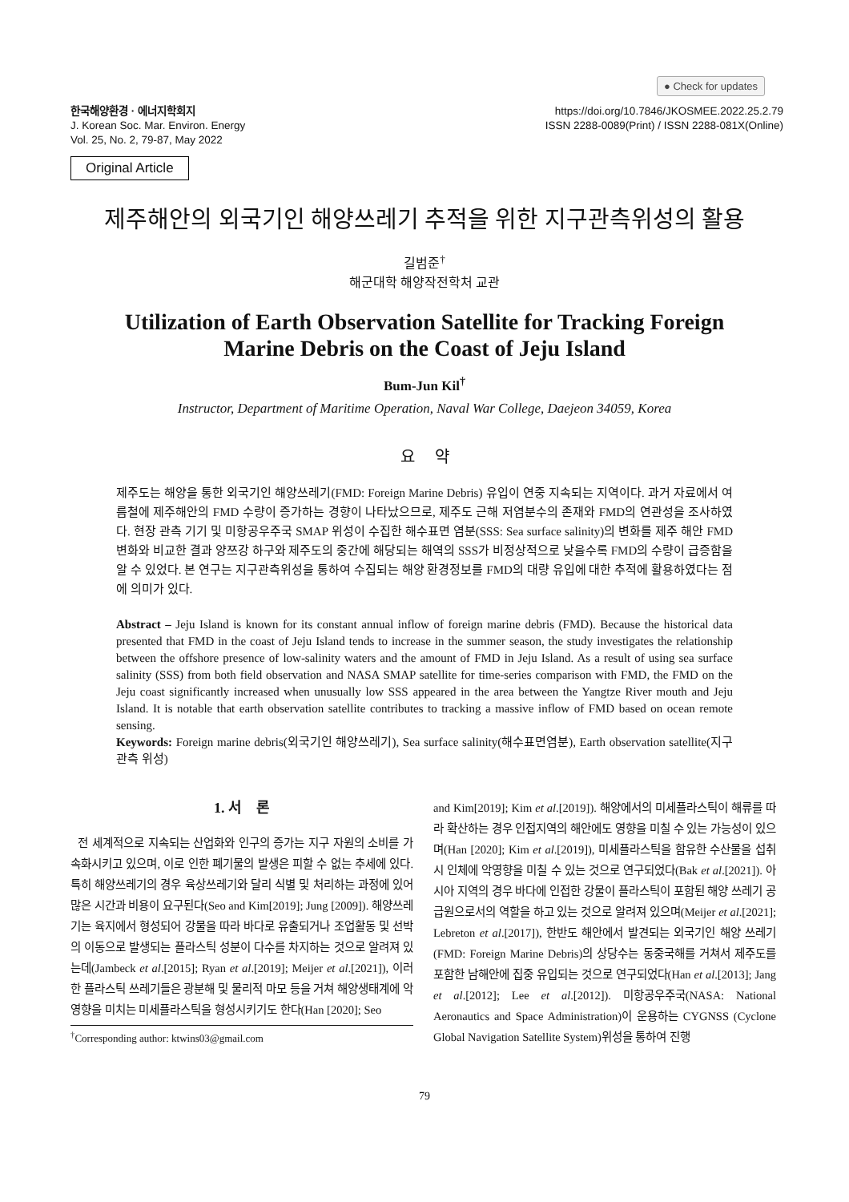● Check for updates
한국해양환경 · 에너지학회지
J. Korean Soc. Mar. Environ. Energy
Vol. 25, No. 2, 79-87, May 2022
https://doi.org/10.7846/JKOSMEE.2022.25.2.79
ISSN 2288-0089(Print) / ISSN 2288-081X(Online)
Original Article
제주해안의 외국기인 해양쓰레기 추적을 위한 지구관측위성의 활용
길범준<sup>†</sup>
해군대학 해양작전학처 교관
Utilization of Earth Observation Satellite for Tracking Foreign
Marine Debris on the Coast of Jeju Island
Bum-Jun Kil<sup>†</sup>
Instructor, Department of Maritime Operation, Naval War College, Daejeon 34059, Korea
요 약
제주도는 해양을 통한 외국기인 해양쓰레기(FMD: Foreign Marine Debris) 유입이 연중 지속되는 지역이다. 과거 자료에서 여름철에 제주해안의 FMD 수량이 증가하는 경향이 나타났으므로, 제주도 근해 저염분수의 존재와 FMD의 연관성을 조사하였다. 현장 관측 기기 및 미항공우주국 SMAP 위성이 수집한 해수표면 염분(SSS: Sea surface salinity)의 변화를 제주 해안 FMD 변화와 비교한 결과 양쯔강 하구와 제주도의 중간에 해당되는 해역의 SSS가 비정상적으로 낮을수록 FMD의 수량이 급증함을 알 수 있었다. 본 연구는 지구관측위성을 통하여 수집되는 해양 환경정보를 FMD의 대량 유입에 대한 추적에 활용하였다는 점에 의미가 있다.
Abstract – Jeju Island is known for its constant annual inflow of foreign marine debris (FMD). Because the historical data presented that FMD in the coast of Jeju Island tends to increase in the summer season, the study investigates the relationship between the offshore presence of low-salinity waters and the amount of FMD in Jeju Island. As a result of using sea surface salinity (SSS) from both field observation and NASA SMAP satellite for time-series comparison with FMD, the FMD on the Jeju coast significantly increased when unusually low SSS appeared in the area between the Yangtze River mouth and Jeju Island. It is notable that earth observation satellite contributes to tracking a massive inflow of FMD based on ocean remote sensing.
Keywords: Foreign marine debris(외국기인 해양쓰레기), Sea surface salinity(해수표면염분), Earth observation satellite(지구관측 위성)
1. 서 론
전 세계적으로 지속되는 산업화와 인구의 증가는 지구 자원의 소비를 가속화시키고 있으며, 이로 인한 폐기물의 발생은 피할 수 없는 추세에 있다. 특히 해양쓰레기의 경우 육상쓰레기와 달리 식별 및 처리하는 과정에 있어 많은 시간과 비용이 요구된다(Seo and Kim[2019]; Jung [2009]). 해양쓰레기는 육지에서 형성되어 강물을 따라 바다로 유출되거나 조업활동 및 선박의 이동으로 발생되는 플라스틱 성분이 다수를 차지하는 것으로 알려져 있는데(Jambeck et al.[2015]; Ryan et al.[2019]; Meijer et al.[2021]), 이러한 플라스틱 쓰레기들은 광분해 및 물리적 마모 등을 거쳐 해양생태계에 악영향을 미치는 미세플라스틱을 형성시키기도 한다(Han [2020]; Seo
<sup>†</sup> Corresponding author: ktwins03@gmail.com
and Kim[2019]; Kim et al.[2019]). 해양에서의 미세플라스틱이 해류를 따라 확산하는 경우 인접지역의 해안에도 영향을 미칠 수 있는 가능성이 있으며(Han [2020]; Kim et al.[2019]), 미세플라스틱을 함유한 수산물을 섭취 시 인체에 악영향을 미칠 수 있는 것으로 연구되었다(Bak et al.[2021]). 아시아 지역의 경우 바다에 인접한 강물이 플라스틱이 포함된 해양 쓰레기 공급원으로서의 역할을 하고 있는 것으로 알려져 있으며(Meijer et al.[2021]; Lebreton et al.[2017]), 한반도 해안에서 발견되는 외국기인 해양 쓰레기(FMD: Foreign Marine Debris)의 상당수는 동중국해를 거쳐서 제주도를 포함한 남해안에 집중 유입되는 것으로 연구되었다(Han et al.[2013]; Jang et al.[2012]; Lee et al.[2012]). 미항공우주국(NASA: National Aeronautics and Space Administration)이 운용하는 CYGNSS (Cyclone Global Navigation Satellite System)위성을 통하여 진행
79